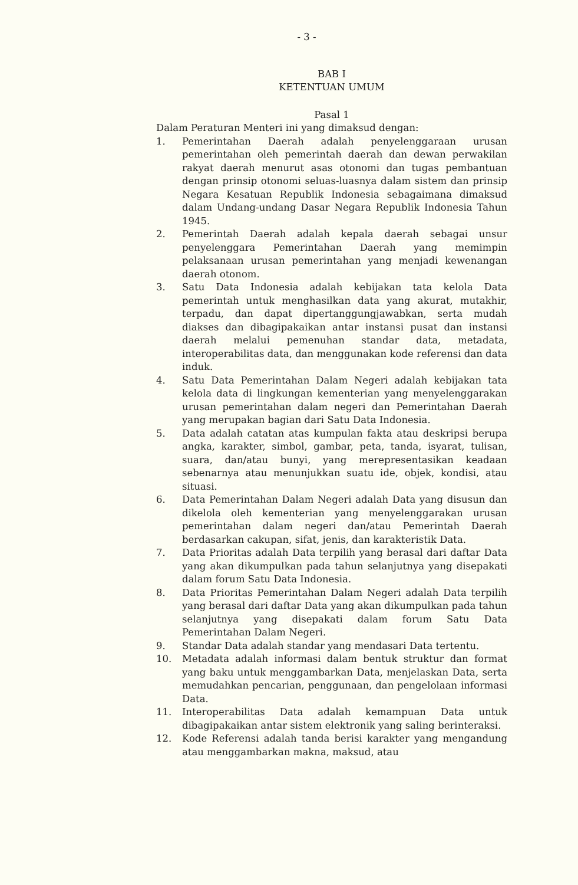- 3 -
BAB I
KETENTUAN UMUM
Pasal 1
Dalam Peraturan Menteri ini yang dimaksud dengan:
1. Pemerintahan Daerah adalah penyelenggaraan urusan pemerintahan oleh pemerintah daerah dan dewan perwakilan rakyat daerah menurut asas otonomi dan tugas pembantuan dengan prinsip otonomi seluas-luasnya dalam sistem dan prinsip Negara Kesatuan Republik Indonesia sebagaimana dimaksud dalam Undang-undang Dasar Negara Republik Indonesia Tahun 1945.
2. Pemerintah Daerah adalah kepala daerah sebagai unsur penyelenggara Pemerintahan Daerah yang memimpin pelaksanaan urusan pemerintahan yang menjadi kewenangan daerah otonom.
3. Satu Data Indonesia adalah kebijakan tata kelola Data pemerintah untuk menghasilkan data yang akurat, mutakhir, terpadu, dan dapat dipertanggungjawabkan, serta mudah diakses dan dibagipakaikan antar instansi pusat dan instansi daerah melalui pemenuhan standar data, metadata, interoperabilitas data, dan menggunakan kode referensi dan data induk.
4. Satu Data Pemerintahan Dalam Negeri adalah kebijakan tata kelola data di lingkungan kementerian yang menyelenggarakan urusan pemerintahan dalam negeri dan Pemerintahan Daerah yang merupakan bagian dari Satu Data Indonesia.
5. Data adalah catatan atas kumpulan fakta atau deskripsi berupa angka, karakter, simbol, gambar, peta, tanda, isyarat, tulisan, suara, dan/atau bunyi, yang merepresentasikan keadaan sebenarnya atau menunjukkan suatu ide, objek, kondisi, atau situasi.
6. Data Pemerintahan Dalam Negeri adalah Data yang disusun dan dikelola oleh kementerian yang menyelenggarakan urusan pemerintahan dalam negeri dan/atau Pemerintah Daerah berdasarkan cakupan, sifat, jenis, dan karakteristik Data.
7. Data Prioritas adalah Data terpilih yang berasal dari daftar Data yang akan dikumpulkan pada tahun selanjutnya yang disepakati dalam forum Satu Data Indonesia.
8. Data Prioritas Pemerintahan Dalam Negeri adalah Data terpilih yang berasal dari daftar Data yang akan dikumpulkan pada tahun selanjutnya yang disepakati dalam forum Satu Data Pemerintahan Dalam Negeri.
9. Standar Data adalah standar yang mendasari Data tertentu.
10. Metadata adalah informasi dalam bentuk struktur dan format yang baku untuk menggambarkan Data, menjelaskan Data, serta memudahkan pencarian, penggunaan, dan pengelolaan informasi Data.
11. Interoperabilitas Data adalah kemampuan Data untuk dibagipakaikan antar sistem elektronik yang saling berinteraksi.
12. Kode Referensi adalah tanda berisi karakter yang mengandung atau menggambarkan makna, maksud, atau